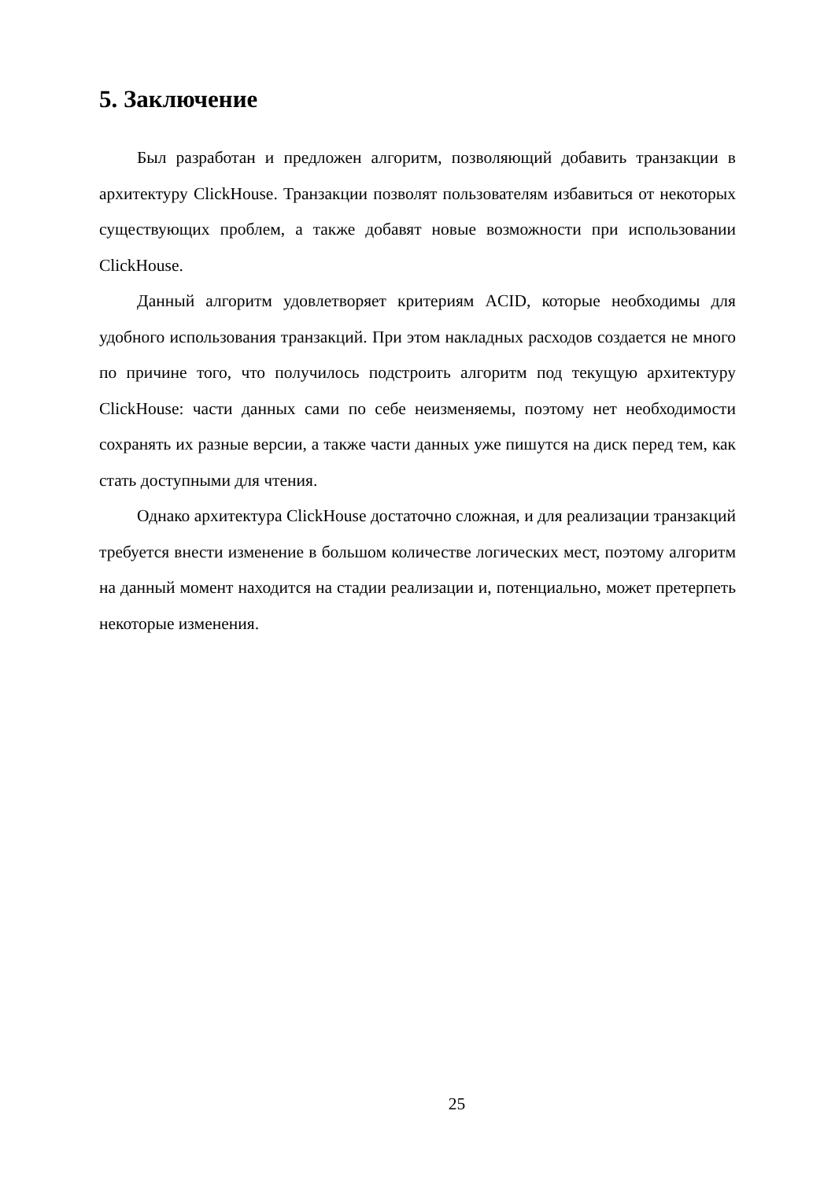5. Заключение
Был разработан и предложен алгоритм, позволяющий добавить транзакции в архитектуру ClickHouse. Транзакции позволят пользователям избавиться от некоторых существующих проблем, а также добавят новые возможности при использовании ClickHouse.
Данный алгоритм удовлетворяет критериям ACID, которые необходимы для удобного использования транзакций. При этом накладных расходов создается не много по причине того, что получилось подстроить алгоритм под текущую архитектуру ClickHouse: части данных сами по себе неизменяемы, поэтому нет необходимости сохранять их разные версии, а также части данных уже пишутся на диск перед тем, как стать доступными для чтения.
Однако архитектура ClickHouse достаточно сложная, и для реализации транзакций требуется внести изменение в большом количестве логических мест, поэтому алгоритм на данный момент находится на стадии реализации и, потенциально, может претерпеть некоторые изменения.
25